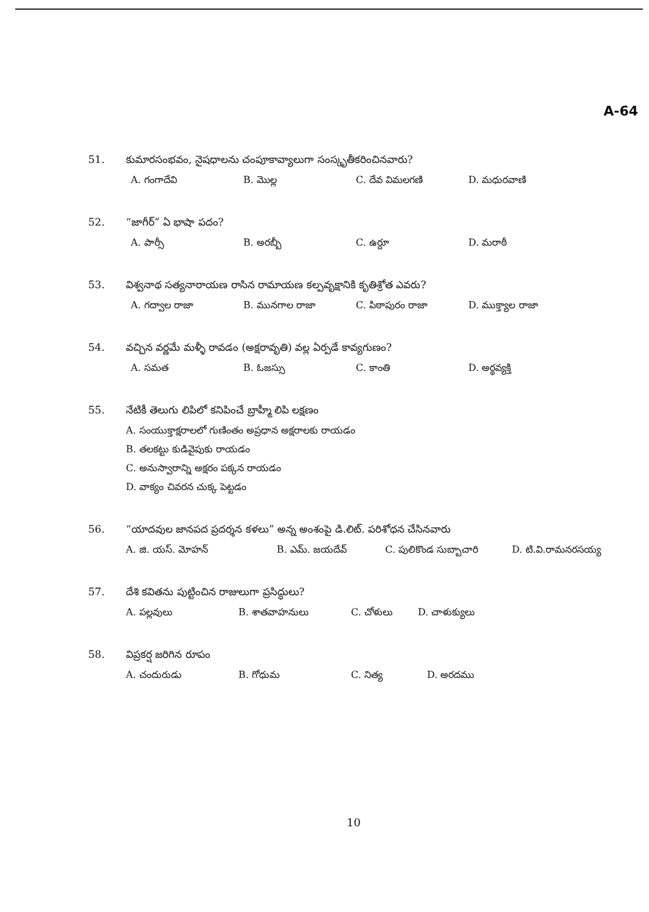A-64
51. కుమారసంభవం, నైషధాలను చంపూకావ్యాలుగా సంస్కృతీకరించినవారు?
A. గంగాదేవి B. మొల్ల C. దేవ విమలగణి D. మధురవాణి
52. “జాగీర్” ఏ భాషా పదం?
A. పార్సీ B. అరబ్బీ C. ఉర్దూ D. మరాఠీ
53. విశ్వనాథ సత్యనారాయణ రాసిన రామాయణ కల్పవృక్షానికి కృతిశ్రోత ఎవరు?
A. గద్వాల రాజా B. మునగాల రాజా C. పిఠాపురం రాజా D. ముక్త్యాల రాజా
54. వచ్చిన వర్ణమే మళ్ళీ రావడం (అక్షరావృతి) వల్ల ఏర్పడే కావ్యగుణం?
A. సమత B. ఓజస్సు C. కాంతి D. అర్థవ్యక్తి
55. నేటికీ తెలుగు లిపిలో కనిపించే బ్రాహ్మీ లిపి లక్షణం
A. సంయుక్తాక్షరాలలో గుణింతం అప్రధాన అక్షరాలకు రాయడం
B. తలకట్టు కుడివైపుకు రాయడం
C. అనుస్వారాన్ని అక్షరం పక్కన రాయడం
D. వాక్యం చివరన చుక్క పెట్టడం
56. “యాదవుల జానపద ప్రదర్శన కళలు” అన్న అంశంపై డి.లిట్. పరిశోధన చేసినవారు
A. జి. యస్. మోహన్ B. ఎమ్. జయదేవ్ C. పులికొండ సుబ్బాచారి D. టి.వి.రామనరసయ్య
57. దేశి కవితను పుట్టించిన రాజులుగా ప్రసిద్ధులు?
A. పల్లవులు B. శాతవాహనులు C. చోళులు D. చాళుక్యులు
58. విప్రకర్ష జరిగిన రూపం
A. చందురుడు B. గోధుమ C. నిత్య D. అరదము
10